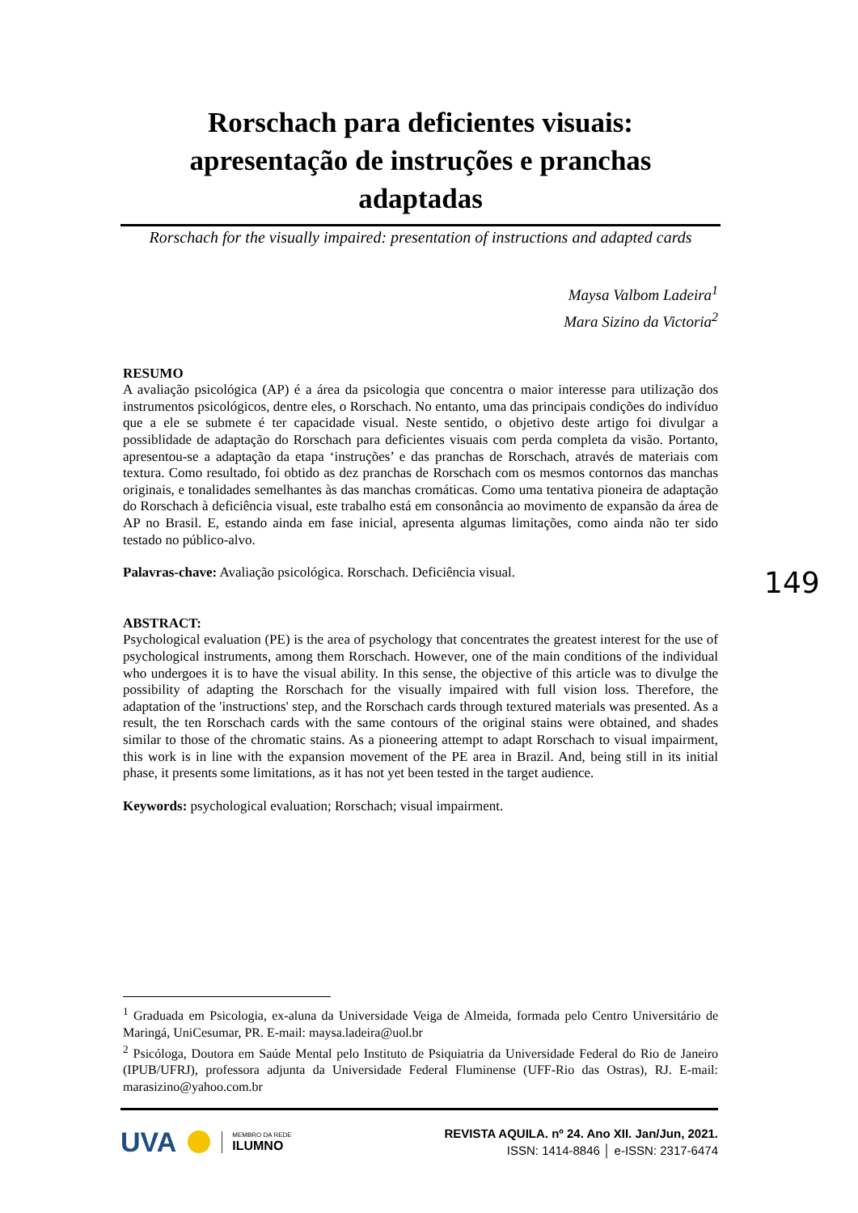Rorschach para deficientes visuais:
apresentação de instruções e pranchas
adaptadas
Rorschach for the visually impaired: presentation of instructions and adapted cards
Maysa Valbom Ladeira<sup>1</sup>
Mara Sizino da Victoria<sup>2</sup>
RESUMO
A avaliação psicológica (AP) é a área da psicologia que concentra o maior interesse para utilização dos instrumentos psicológicos, dentre eles, o Rorschach. No entanto, uma das principais condições do indivíduo que a ele se submete é ter capacidade visual. Neste sentido, o objetivo deste artigo foi divulgar a possiblidade de adaptação do Rorschach para deficientes visuais com perda completa da visão. Portanto, apresentou-se a adaptação da etapa ‘instruções’ e das pranchas de Rorschach, através de materiais com textura. Como resultado, foi obtido as dez pranchas de Rorschach com os mesmos contornos das manchas originais, e tonalidades semelhantes às das manchas cromáticas. Como uma tentativa pioneira de adaptação do Rorschach à deficiência visual, este trabalho está em consonância ao movimento de expansão da área de AP no Brasil. E, estando ainda em fase inicial, apresenta algumas limitações, como ainda não ter sido testado no público-alvo.
Palavras-chave: Avaliação psicológica. Rorschach. Deficiência visual.
ABSTRACT:
Psychological evaluation (PE) is the area of psychology that concentrates the greatest interest for the use of psychological instruments, among them Rorschach. However, one of the main conditions of the individual who undergoes it is to have the visual ability. In this sense, the objective of this article was to divulge the possibility of adapting the Rorschach for the visually impaired with full vision loss. Therefore, the adaptation of the 'instructions' step, and the Rorschach cards through textured materials was presented. As a result, the ten Rorschach cards with the same contours of the original stains were obtained, and shades similar to those of the chromatic stains. As a pioneering attempt to adapt Rorschach to visual impairment, this work is in line with the expansion movement of the PE area in Brazil. And, being still in its initial phase, it presents some limitations, as it has not yet been tested in the target audience.
Keywords: psychological evaluation; Rorschach; visual impairment.
<sup>1</sup> Graduada em Psicologia, ex-aluna da Universidade Veiga de Almeida, formada pelo Centro Universitário de Maringá, UniCesumar, PR. E-mail: maysa.ladeira@uol.br
<sup>2</sup> Psicóloga, Doutora em Saúde Mental pelo Instituto de Psiquiatria da Universidade Federal do Rio de Janeiro (IPUB/UFRJ), professora adjunta da Universidade Federal Fluminense (UFF-Rio das Ostras), RJ. E-mail: marasizino@yahoo.com.br
149
UVA MEMBRO DA REDE
ILUMNO
REVISTA AQUILA. nº 24. Ano XII. Jan/Jun, 2021.
ISSN: 1414-8846 │ e-ISSN: 2317-6474